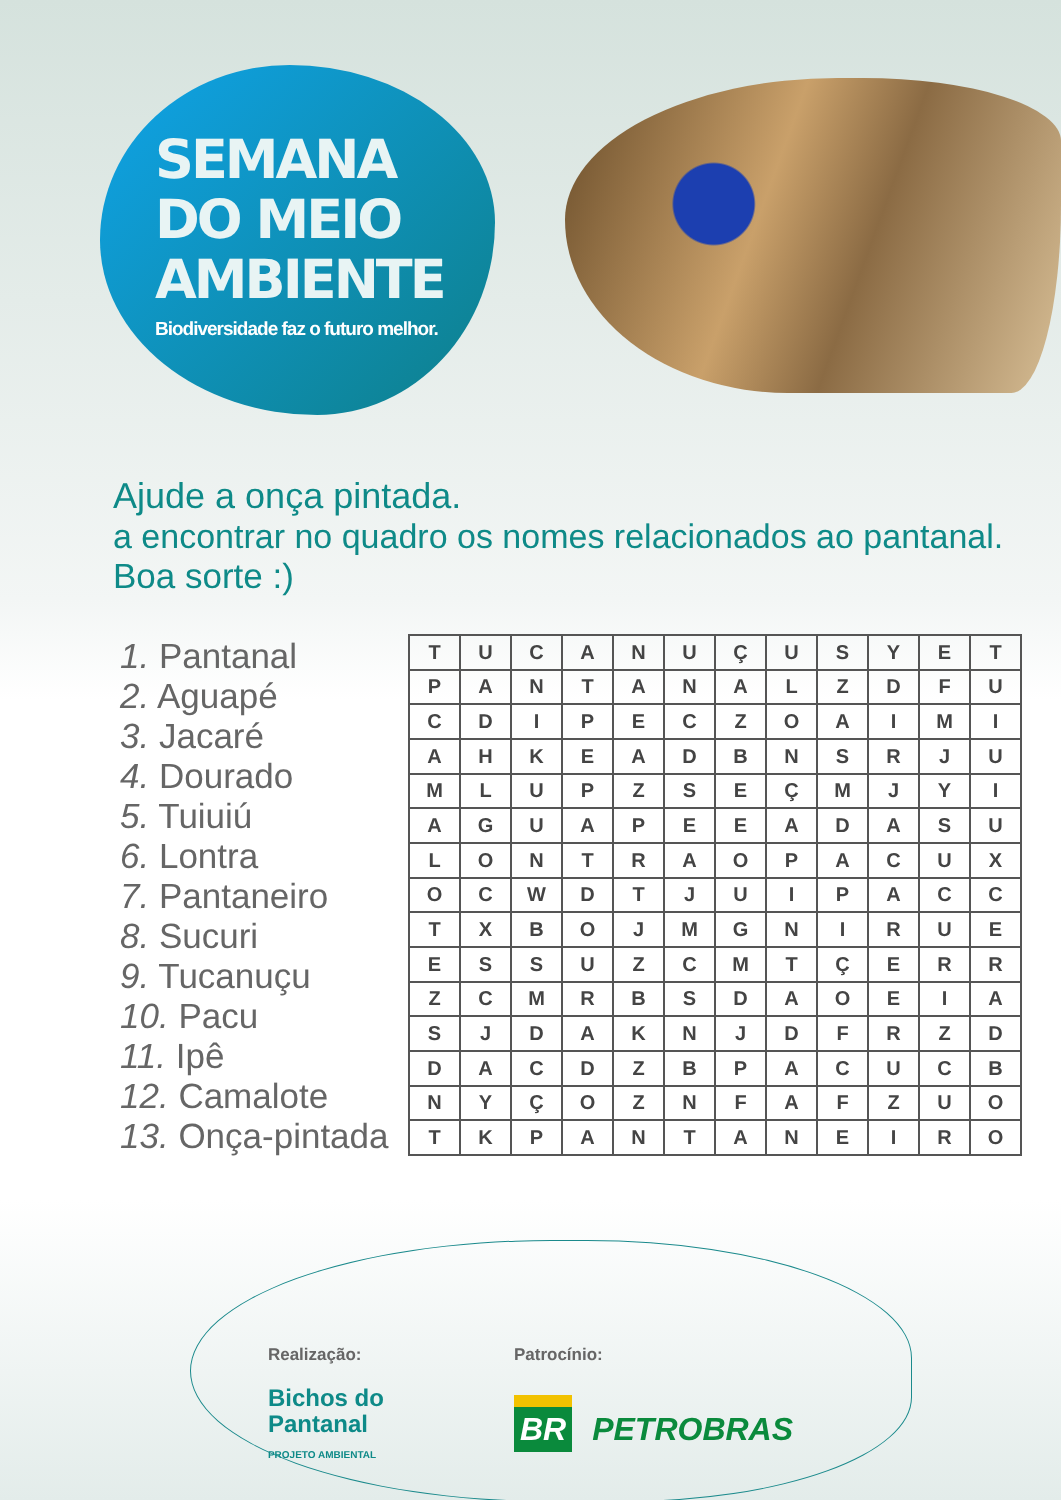SEMANA
DO MEIO
AMBIENTE
Biodiversidade faz o futuro melhor.
Ajude a onça pintada.
a encontrar no quadro os nomes relacionados ao pantanal.
Boa sorte :)
1. Pantanal
2. Aguapé
3. Jacaré
4. Dourado
5. Tuiuiú
6. Lontra
7. Pantaneiro
8. Sucuri
9. Tucanuçu
10. Pacu
11. Ipê
12. Camalote
13. Onça-pintada
| T | U | C | A | N | U | Ç | U | S | Y | E | T |
| P | A | N | T | A | N | A | L | Z | D | F | U |
| C | D | I | P | E | C | Z | O | A | I | M | I |
| A | H | K | E | A | D | B | N | S | R | J | U |
| M | L | U | P | Z | S | E | Ç | M | J | Y | I |
| A | G | U | A | P | E | E | A | D | A | S | U |
| L | O | N | T | R | A | O | P | A | C | U | X |
| O | C | W | D | T | J | U | I | P | A | C | C |
| T | X | B | O | J | M | G | N | I | R | U | E |
| E | S | S | U | Z | C | M | T | Ç | E | R | R |
| Z | C | M | R | B | S | D | A | O | E | I | A |
| S | J | D | A | K | N | J | D | F | R | Z | D |
| D | A | C | D | Z | B | P | A | C | U | C | B |
| N | Y | Ç | O | Z | N | F | A | F | Z | U | O |
| T | K | P | A | N | T | A | N | E | I | R | O |
Realização:
Bichos do
Pantanal
PROJETO AMBIENTAL
Patrocínio:
BR PETROBRAS